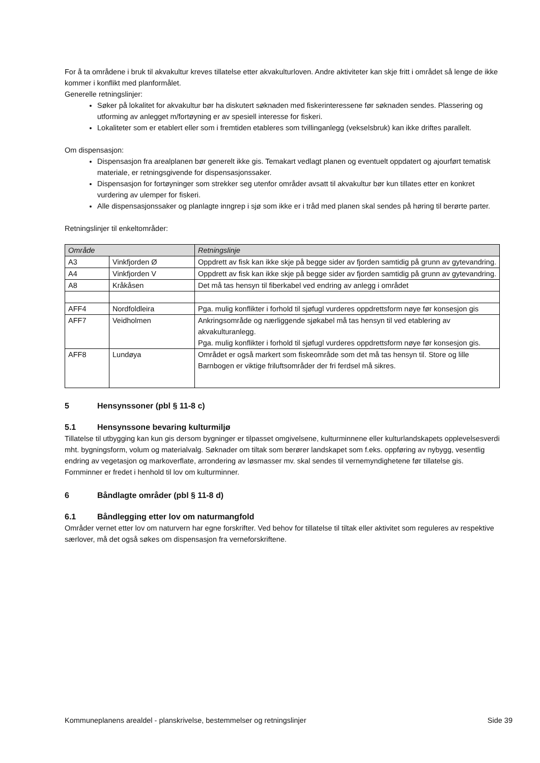For å ta områdene i bruk til akvakultur kreves tillatelse etter akvakulturloven. Andre aktiviteter kan skje fritt i området så lenge de ikke kommer i konflikt med planformålet.
Generelle retningslinjer:
Søker på lokalitet for akvakultur bør ha diskutert søknaden med fiskerinteressene før søknaden sendes. Plassering og utforming av anlegget m/fortøyning er av spesiell interesse for fiskeri.
Lokaliteter som er etablert eller som i fremtiden etableres som tvillinganlegg (vekselsbruk) kan ikke driftes parallelt.
Om dispensasjon:
Dispensasjon fra arealplanen bør generelt ikke gis. Temakart vedlagt planen og eventuelt oppdatert og ajourført tematisk materiale, er retningsgivende for dispensasjonssaker.
Dispensasjon for fortøyninger som strekker seg utenfor områder avsatt til akvakultur bør kun tillates etter en konkret vurdering av ulemper for fiskeri.
Alle dispensasjonssaker og planlagte inngrep i sjø som ikke er i tråd med planen skal sendes på høring til berørte parter.
Retningslinjer til enkeltområder:
| Område | | Retningslinje |
| --- | --- | --- |
| A3 | Vinkfjorden Ø | Oppdrett av fisk kan ikke skje på begge sider av fjorden samtidig på grunn av gytevandring. |
| A4 | Vinkfjorden V | Oppdrett av fisk kan ikke skje på begge sider av fjorden samtidig på grunn av gytevandring. |
| A8 | Kråkåsen | Det må tas hensyn til fiberkabel ved endring av anlegg i området |
| AFF4 | Nordfoldleira | Pga. mulig konflikter i forhold til sjøfugl vurderes oppdrettsform nøye før konsesjon gis |
| AFF7 | Veidholmen | Ankringsområde og nærliggende sjøkabel må tas hensyn til ved etablering av akvakulturanlegg. Pga. mulig konflikter i forhold til sjøfugl vurderes oppdrettsform nøye før konsesjon gis. |
| AFF8 | Lundøya | Området er også markert som fiskeområde som det må tas hensyn til. Store og lille Barnbogen er viktige friluftsområder der fri ferdsel må sikres. |
5 Hensynssoner (pbl § 11-8 c)
5.1 Hensynssone bevaring kulturmiljø
Tillatelse til utbygging kan kun gis dersom bygninger er tilpasset omgivelsene, kulturminnene eller kulturlandskapets opplevelsesverdi mht. bygningsform, volum og materialvalg. Søknader om tiltak som berører landskapet som f.eks. oppføring av nybygg, vesentlig endring av vegetasjon og markoverflate, arrondering av løsmasser mv. skal sendes til vernemyndighetene før tillatelse gis.
Fornminner er fredet i henhold til lov om kulturminner.
6 Båndlagte områder (pbl § 11-8 d)
6.1 Båndlegging etter lov om naturmangfold
Områder vernet etter lov om naturvern har egne forskrifter. Ved behov for tillatelse til tiltak eller aktivitet som reguleres av respektive særlover, må det også søkes om dispensasjon fra verneforskriftene.
Kommuneplanens arealdel - planskrivelse, bestemmelser og retningslinjer Side 39